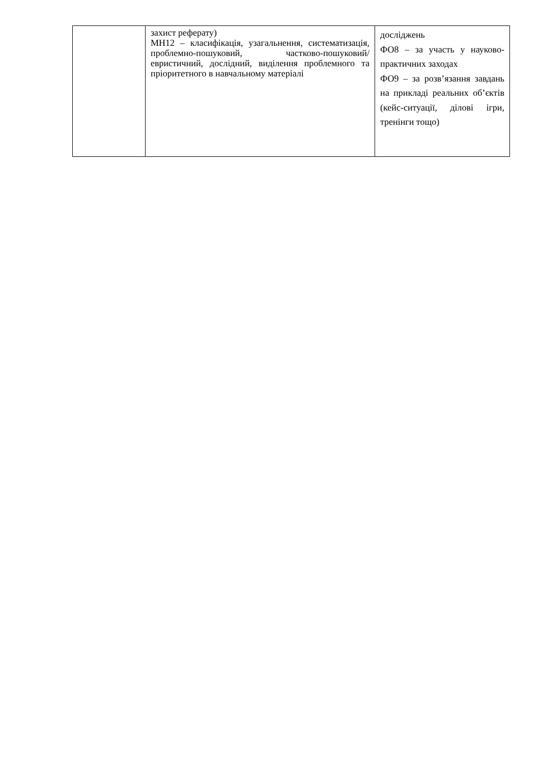| | захист реферату) МН12 – класифікація, узагальнення, систематизація, проблемно-пошуковий, частково-пошуковий/евристичний, дослідний, виділення проблемного та пріоритетного в навчальному матеріалі | досліджень ФО8 – за участь у науково-практичних заходах ФО9 – за розв’язання завдань на прикладі реальних об’єктів (кейс-ситуації, ділові ігри, тренінги тощо) |